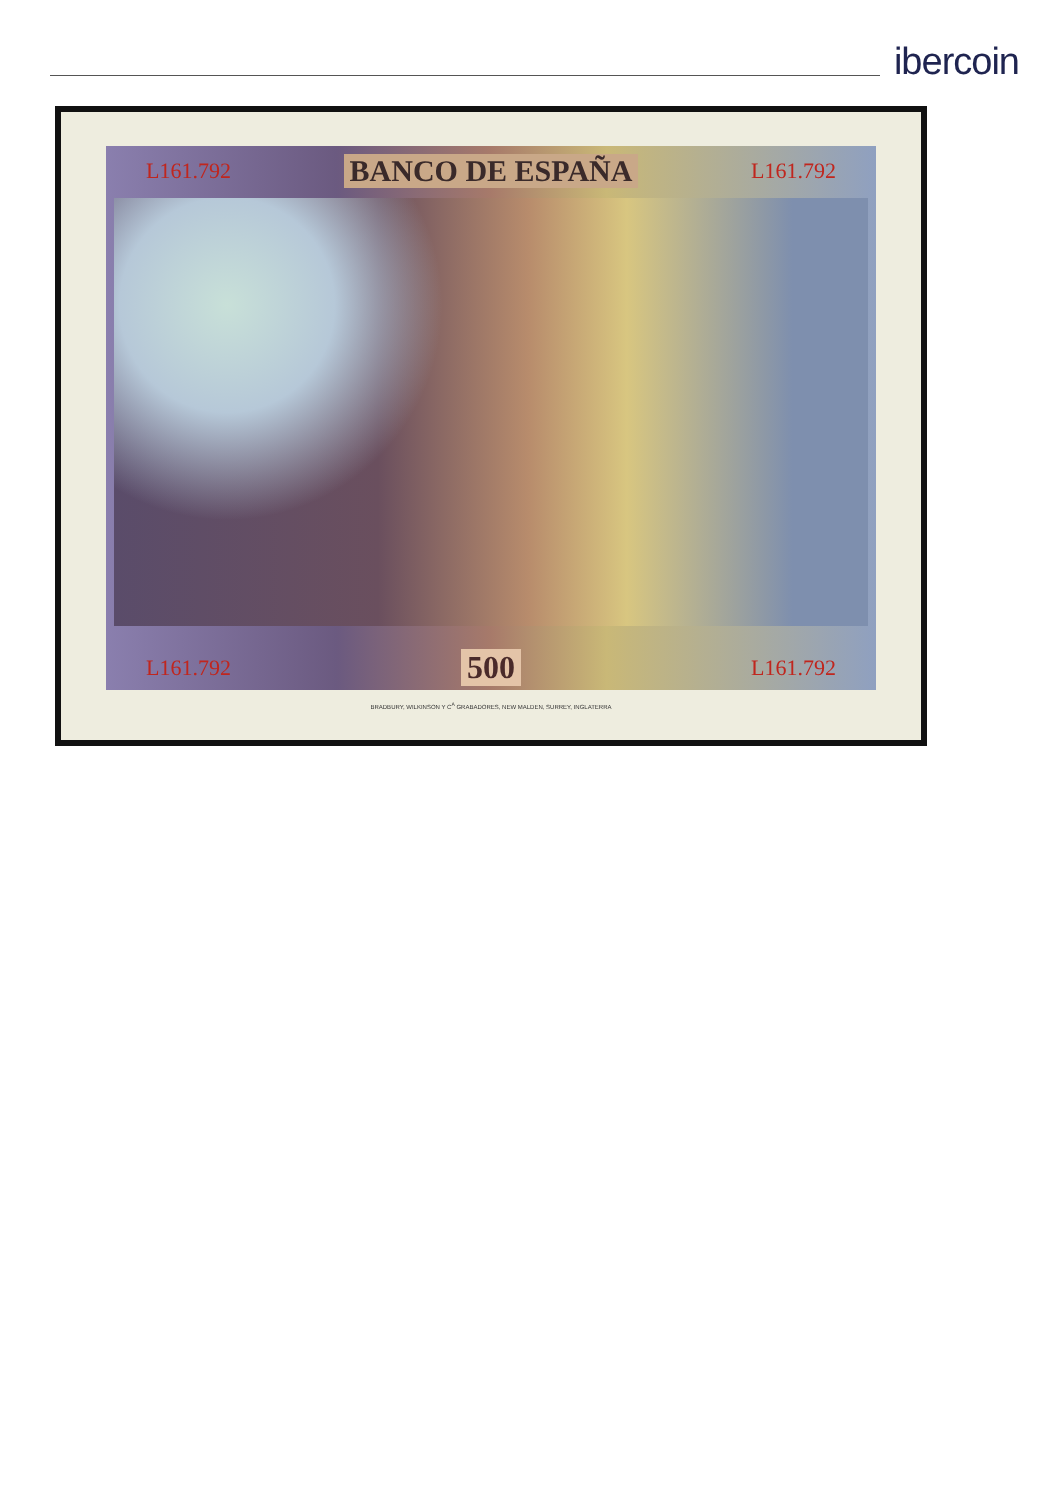ibercoin
L161.792 BANCO DE ESPAÑA L161.792
L161.792 500 L161.792
BRADBURY, WILKINSON Y C<sup>A</sup> GRABADORES, NEW MALDEN, SURREY, INGLATERRA